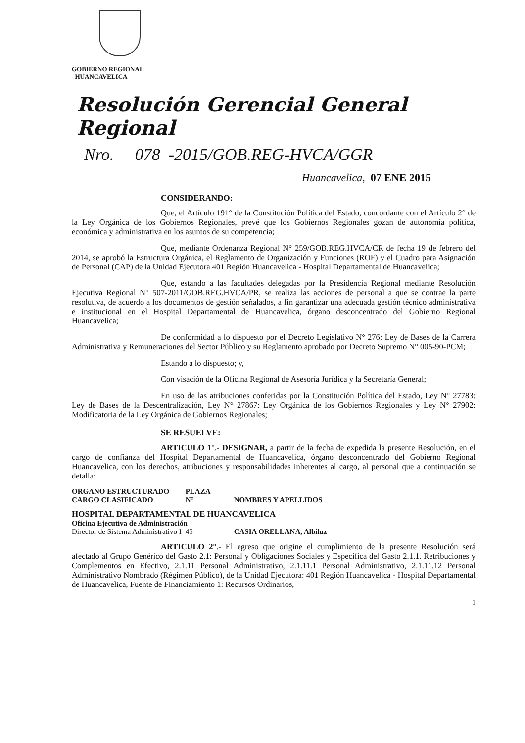GOBIERNO REGIONAL
HUANCAVELICA
Resolución Gerencial General Regional
Nro. 078 -2015/GOB.REG-HVCA/GGR
Huancavelica, 07 ENE 2015
CONSIDERANDO:
Que, el Artículo 191° de la Constitución Política del Estado, concordante con el Artículo 2° de la Ley Orgánica de los Gobiernos Regionales, prevé que los Gobiernos Regionales gozan de autonomía política, económica y administrativa en los asuntos de su competencia;
Que, mediante Ordenanza Regional N° 259/GOB.REG.HVCA/CR de fecha 19 de febrero del 2014, se aprobó la Estructura Orgánica, el Reglamento de Organización y Funciones (ROF) y el Cuadro para Asignación de Personal (CAP) de la Unidad Ejecutora 401 Región Huancavelica - Hospital Departamental de Huancavelica;
Que, estando a las facultades delegadas por la Presidencia Regional mediante Resolución Ejecutiva Regional N° 507-2011/GOB.REG.HVCA/PR, se realiza las acciones de personal a que se contrae la parte resolutiva, de acuerdo a los documentos de gestión señalados, a fin garantizar una adecuada gestión técnico administrativa e institucional en el Hospital Departamental de Huancavelica, órgano desconcentrado del Gobierno Regional Huancavelica;
De conformidad a lo dispuesto por el Decreto Legislativo N° 276: Ley de Bases de la Carrera Administrativa y Remuneraciones del Sector Público y su Reglamento aprobado por Decreto Supremo N° 005-90-PCM;
Estando a lo dispuesto; y,
Con visación de la Oficina Regional de Asesoría Jurídica y la Secretaría General;
En uso de las atribuciones conferidas por la Constitución Política del Estado, Ley N° 27783: Ley de Bases de la Descentralización, Ley N° 27867: Ley Orgánica de los Gobiernos Regionales y Ley N° 27902: Modificatoria de la Ley Orgánica de Gobiernos Regionales;
SE RESUELVE:
ARTICULO 1°.- DESIGNAR, a partir de la fecha de expedida la presente Resolución, en el cargo de confianza del Hospital Departamental de Huancavelica, órgano desconcentrado del Gobierno Regional Huancavelica, con los derechos, atribuciones y responsabilidades inherentes al cargo, al personal que a continuación se detalla:
| ORGANO ESTRUCTURADO CARGO CLASIFICADO | PLAZA N° | NOMBRES Y APELLIDOS |
| --- | --- | --- |
| HOSPITAL DEPARTAMENTAL DE HUANCAVELICA | | |
| Oficina Ejecutiva de Administración | | |
| Director de Sistema Administrativo I | 45 | CASIA ORELLANA, Albiluz |
ARTICULO 2°.- El egreso que origine el cumplimiento de la presente Resolución será afectado al Grupo Genérico del Gasto 2.1: Personal y Obligaciones Sociales y Específica del Gasto 2.1.1. Retribuciones y Complementos en Efectivo, 2.1.11 Personal Administrativo, 2.1.11.1 Personal Administrativo, 2.1.11.12 Personal Administrativo Nombrado (Régimen Público), de la Unidad Ejecutora: 401 Región Huancavelica - Hospital Departamental de Huancavelica, Fuente de Financiamiento 1: Recursos Ordinarios,
1